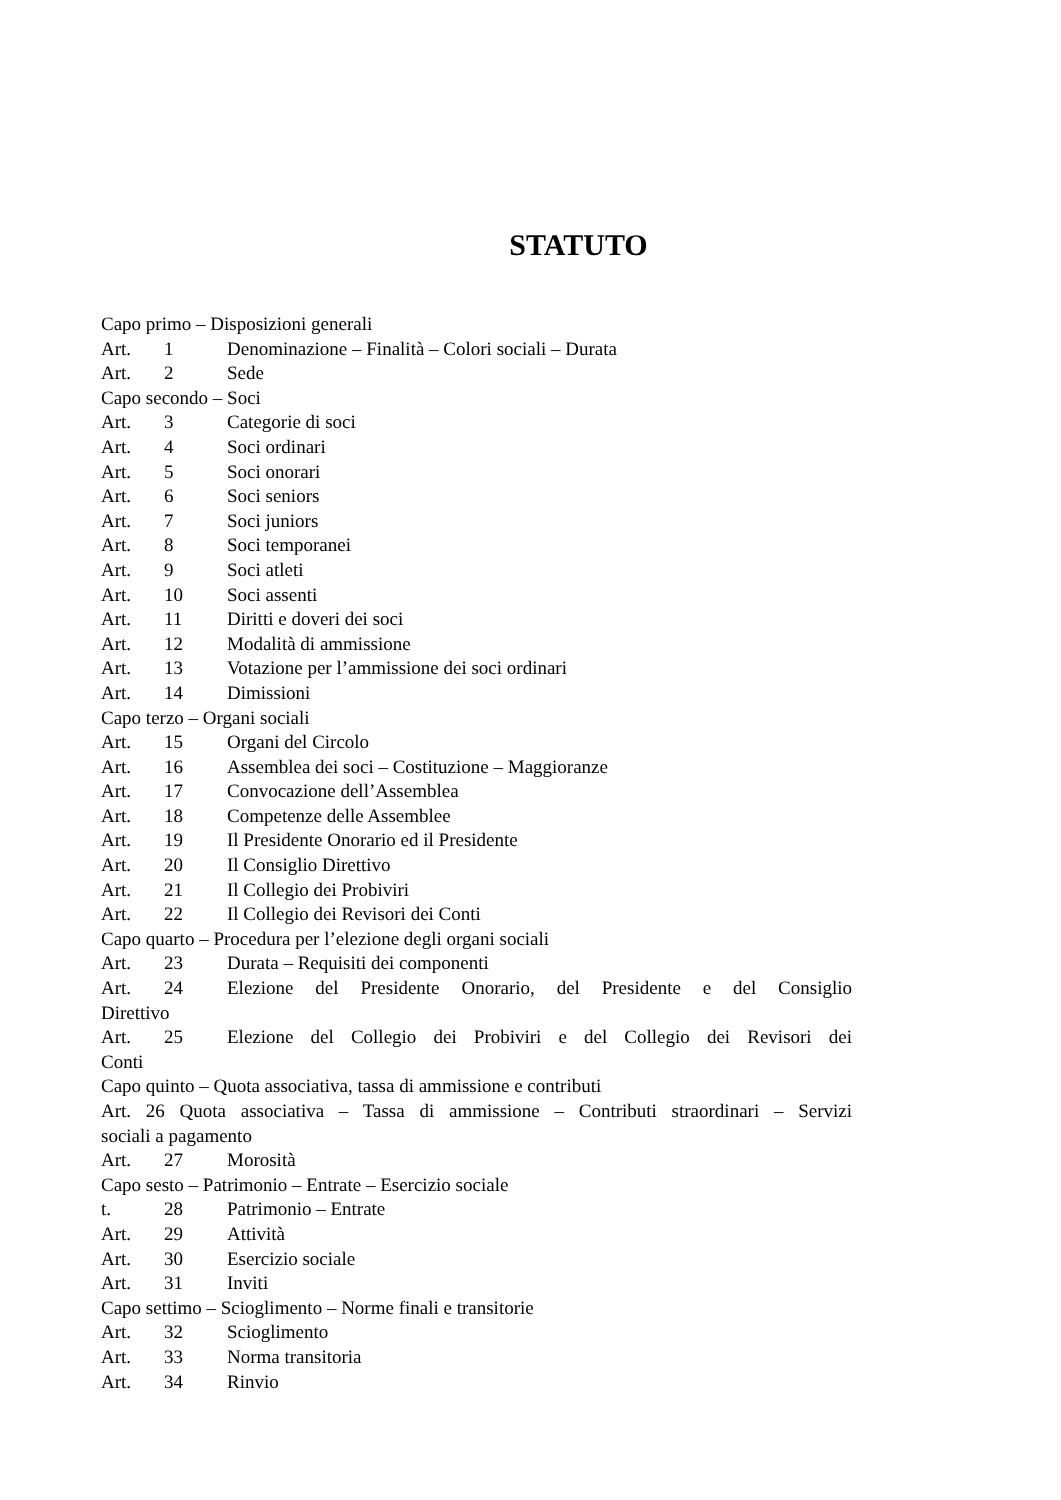STATUTO
Capo primo – Disposizioni generali
Art. 1 Denominazione – Finalità – Colori sociali – Durata
Art. 2 Sede
Capo secondo – Soci
Art. 3 Categorie di soci
Art. 4 Soci ordinari
Art. 5 Soci onorari
Art. 6 Soci seniors
Art. 7 Soci juniors
Art. 8 Soci temporanei
Art. 9 Soci atleti
Art. 10 Soci assenti
Art. 11 Diritti e doveri dei soci
Art. 12 Modalità di ammissione
Art. 13 Votazione per l’ammissione dei soci ordinari
Art. 14 Dimissioni
Capo terzo – Organi sociali
Art. 15 Organi del Circolo
Art. 16 Assemblea dei soci – Costituzione – Maggioranze
Art. 17 Convocazione dell’Assemblea
Art. 18 Competenze delle Assemblee
Art. 19 Il Presidente Onorario ed il Presidente
Art. 20 Il Consiglio Direttivo
Art. 21 Il Collegio dei Probiviri
Art. 22 Il Collegio dei Revisori dei Conti
Capo quarto – Procedura per l’elezione degli organi sociali
Art. 23 Durata – Requisiti dei componenti
Art. 24 Elezione del Presidente Onorario, del Presidente e del Consiglio
Direttivo
Art. 25 Elezione del Collegio dei Probiviri e del Collegio dei Revisori dei
Conti
Capo quinto – Quota associativa, tassa di ammissione e contributi
Art. 26 Quota associativa – Tassa di ammissione – Contributi straordinari – Servizi
sociali a pagamento
Art. 27 Morosità
Capo sesto – Patrimonio – Entrate – Esercizio sociale
t. 28 Patrimonio – Entrate
Art. 29 Attività
Art. 30 Esercizio sociale
Art. 31 Inviti
Capo settimo – Scioglimento – Norme finali e transitorie
Art. 32 Scioglimento
Art. 33 Norma transitoria
Art. 34 Rinvio